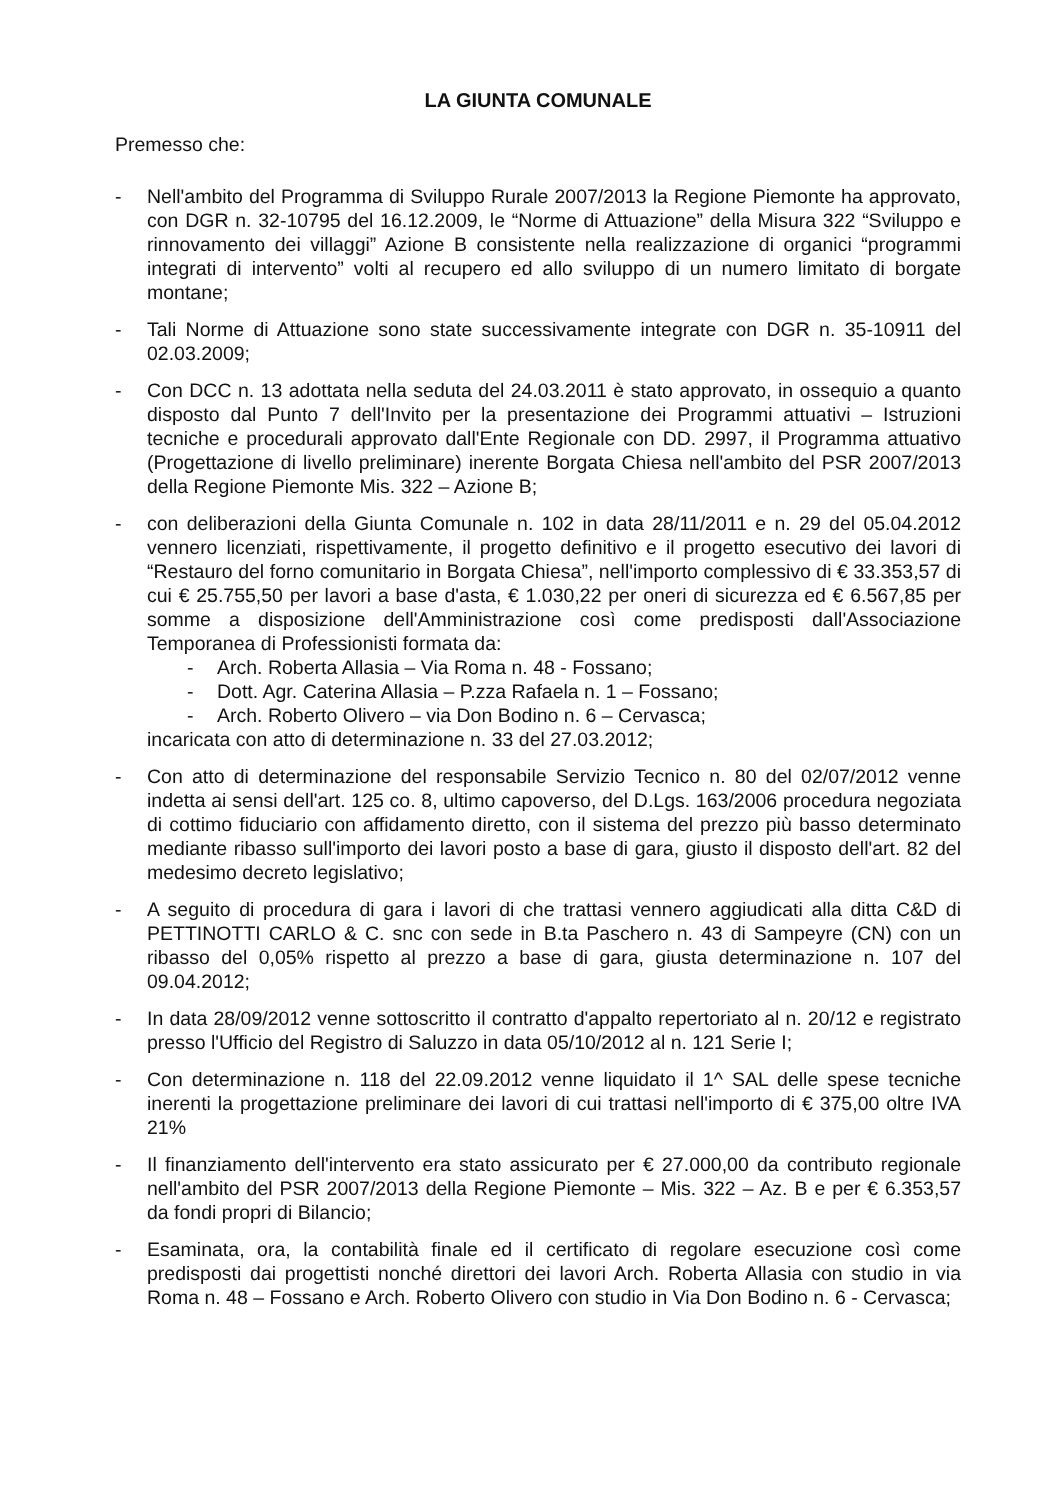LA GIUNTA COMUNALE
Premesso che:
- Nell'ambito del Programma di Sviluppo Rurale 2007/2013 la Regione Piemonte ha approvato, con DGR n. 32-10795 del 16.12.2009, le “Norme di Attuazione” della Misura 322 “Sviluppo e rinnovamento dei villaggi” Azione B consistente nella realizzazione di organici “programmi integrati di intervento” volti al recupero ed allo sviluppo di un numero limitato di borgate montane;
- Tali Norme di Attuazione sono state successivamente integrate con DGR n. 35-10911 del 02.03.2009;
- Con DCC n. 13 adottata nella seduta del 24.03.2011 è stato approvato, in ossequio a quanto disposto dal Punto 7 dell'Invito per la presentazione dei Programmi attuativi – Istruzioni tecniche e procedurali approvato dall'Ente Regionale con DD. 2997, il Programma attuativo (Progettazione di livello preliminare) inerente Borgata Chiesa nell'ambito del PSR 2007/2013 della Regione Piemonte Mis. 322 – Azione B;
- con deliberazioni della Giunta Comunale n. 102 in data 28/11/2011 e n. 29 del 05.04.2012 vennero licenziati, rispettivamente, il progetto definitivo e il progetto esecutivo dei lavori di “Restauro del forno comunitario in Borgata Chiesa”, nell'importo complessivo di € 33.353,57 di cui € 25.755,50 per lavori a base d'asta, € 1.030,22 per oneri di sicurezza ed € 6.567,85 per somme a disposizione dell'Amministrazione così come predisposti dall'Associazione Temporanea di Professionisti formata da:
- Arch. Roberta Allasia – Via Roma n. 48 - Fossano;
- Dott. Agr. Caterina Allasia – P.zza Rafaela n. 1 – Fossano;
- Arch. Roberto Olivero – via Don Bodino n. 6 – Cervasca;
incaricata con atto di determinazione n. 33 del 27.03.2012;
- Con atto di determinazione del responsabile Servizio Tecnico n. 80 del 02/07/2012 venne indetta ai sensi dell'art. 125 co. 8, ultimo capoverso, del D.Lgs. 163/2006 procedura negoziata di cottimo fiduciario con affidamento diretto, con il sistema del prezzo più basso determinato mediante ribasso sull'importo dei lavori posto a base di gara, giusto il disposto dell'art. 82 del medesimo decreto legislativo;
- A seguito di procedura di gara i lavori di che trattasi vennero aggiudicati alla ditta C&D di PETTINOTTI CARLO & C. snc con sede in B.ta Paschero n. 43 di Sampeyre (CN) con un ribasso del 0,05% rispetto al prezzo a base di gara, giusta determinazione n. 107 del 09.04.2012;
- In data 28/09/2012 venne sottoscritto il contratto d'appalto repertoriato al n. 20/12 e registrato presso l'Ufficio del Registro di Saluzzo in data 05/10/2012 al n. 121 Serie I;
- Con determinazione n. 118 del 22.09.2012 venne liquidato il 1^ SAL delle spese tecniche inerenti la progettazione preliminare dei lavori di cui trattasi nell'importo di € 375,00 oltre IVA 21%
- Il finanziamento dell'intervento era stato assicurato per € 27.000,00 da contributo regionale nell'ambito del PSR 2007/2013 della Regione Piemonte – Mis. 322 – Az. B e per € 6.353,57 da fondi propri di Bilancio;
- Esaminata, ora, la contabilità finale ed il certificato di regolare esecuzione così come predisposti dai progettisti nonché direttori dei lavori Arch. Roberta Allasia con studio in via Roma n. 48 – Fossano e Arch. Roberto Olivero con studio in Via Don Bodino n. 6 - Cervasca;